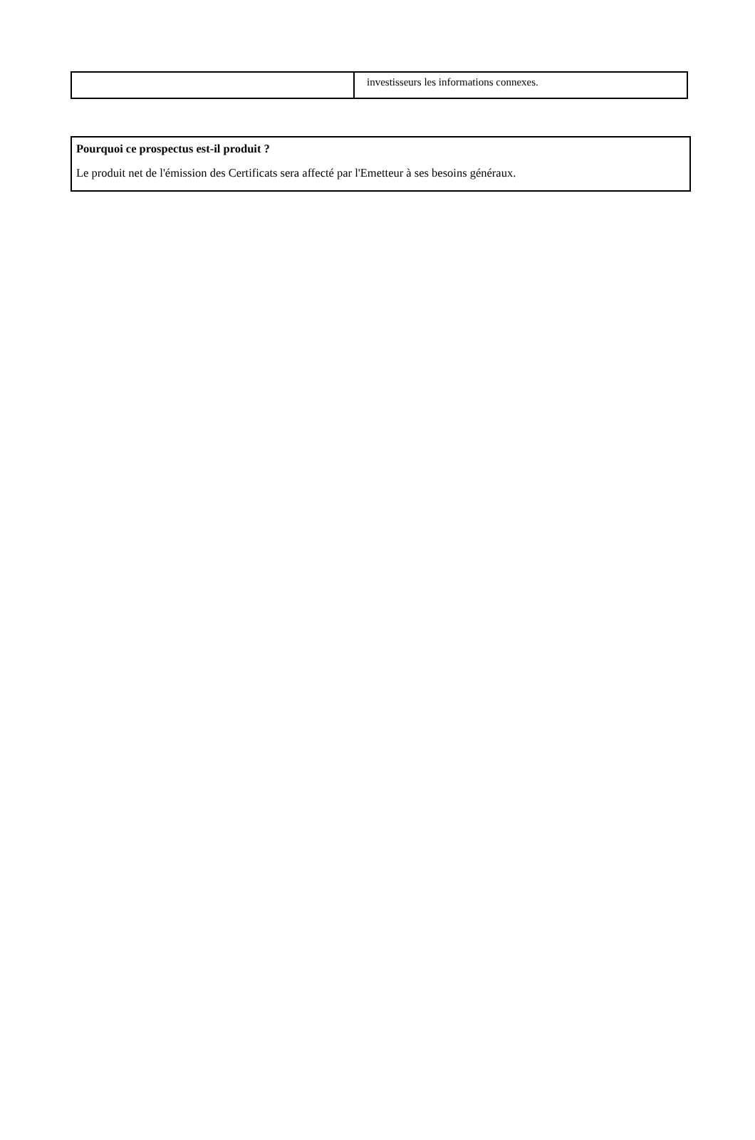| | investisseurs les informations connexes. |
Pourquoi ce prospectus est-il produit ?
Le produit net de l'émission des Certificats sera affecté par l'Emetteur à ses besoins généraux.